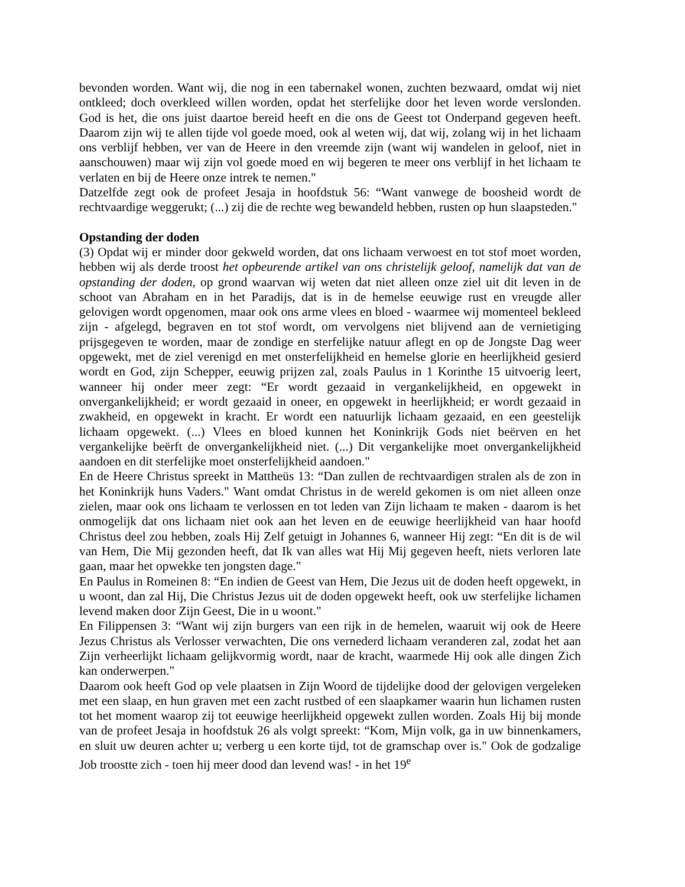bevonden worden. Want wij, die nog in een tabernakel wonen, zuchten bezwaard, omdat wij niet ontkleed; doch overkleed willen worden, opdat het sterfelijke door het leven worde verslonden. God is het, die ons juist daartoe bereid heeft en die ons de Geest tot Onderpand gegeven heeft. Daarom zijn wij te allen tijde vol goede moed, ook al weten wij, dat wij, zolang wij in het lichaam ons verblijf hebben, ver van de Heere in den vreemde zijn (want wij wandelen in geloof, niet in aanschouwen) maar wij zijn vol goede moed en wij begeren te meer ons verblijf in het lichaam te verlaten en bij de Heere onze intrek te nemen."
Datzelfde zegt ook de profeet Jesaja in hoofdstuk 56: “Want vanwege de boosheid wordt de rechtvaardige weggerukt; (...) zij die de rechte weg bewandeld hebben, rusten op hun slaapsteden."
Opstanding der doden
(3) Opdat wij er minder door gekweld worden, dat ons lichaam verwoest en tot stof moet worden, hebben wij als derde troost het opbeurende artikel van ons christelijk geloof, namelijk dat van de opstanding der doden, op grond waarvan wij weten dat niet alleen onze ziel uit dit leven in de schoot van Abraham en in het Paradijs, dat is in de hemelse eeuwige rust en vreugde aller gelovigen wordt opgenomen, maar ook ons arme vlees en bloed - waarmee wij momenteel bekleed zijn - afgelegd, begraven en tot stof wordt, om vervolgens niet blijvend aan de vernietiging prijsgegeven te worden, maar de zondige en sterfelijke natuur aflegt en op de Jongste Dag weer opgewekt, met de ziel verenigd en met onsterfelijkheid en hemelse glorie en heerlijkheid gesierd wordt en God, zijn Schepper, eeuwig prijzen zal, zoals Paulus in 1 Korinthe 15 uitvoerig leert, wanneer hij onder meer zegt: “Er wordt gezaaid in vergankelijkheid, en opgewekt in onvergankelijkheid; er wordt gezaaid in oneer, en opgewekt in heerlijkheid; er wordt gezaaid in zwakheid, en opgewekt in kracht. Er wordt een natuurlijk lichaam gezaaid, en een geestelijk lichaam opgewekt. (...) Vlees en bloed kunnen het Koninkrijk Gods niet beërven en het vergankelijke beërft de onvergankelijkheid niet. (...) Dit vergankelijke moet onvergankelijkheid aandoen en dit sterfelijke moet onsterfelijkheid aandoen."
En de Heere Christus spreekt in Mattheüs 13: “Dan zullen de rechtvaardigen stralen als de zon in het Koninkrijk huns Vaders." Want omdat Christus in de wereld gekomen is om niet alleen onze zielen, maar ook ons lichaam te verlossen en tot leden van Zijn lichaam te maken - daarom is het onmogelijk dat ons lichaam niet ook aan het leven en de eeuwige heerlijkheid van haar hoofd Christus deel zou hebben, zoals Hij Zelf getuigt in Johannes 6, wanneer Hij zegt: “En dit is de wil van Hem, Die Mij gezonden heeft, dat Ik van alles wat Hij Mij gegeven heeft, niets verloren late gaan, maar het opwekke ten jongsten dage."
En Paulus in Romeinen 8: “En indien de Geest van Hem, Die Jezus uit de doden heeft opgewekt, in u woont, dan zal Hij, Die Christus Jezus uit de doden opgewekt heeft, ook uw sterfelijke lichamen levend maken door Zijn Geest, Die in u woont."
En Filippensen 3: “Want wij zijn burgers van een rijk in de hemelen, waaruit wij ook de Heere Jezus Christus als Verlosser verwachten, Die ons vernederd lichaam veranderen zal, zodat het aan Zijn verheerlijkt lichaam gelijkvormig wordt, naar de kracht, waarmede Hij ook alle dingen Zich kan onderwerpen."
Daarom ook heeft God op vele plaatsen in Zijn Woord de tijdelijke dood der gelovigen vergeleken met een slaap, en hun graven met een zacht rustbed of een slaapkamer waarin hun lichamen rusten tot het moment waarop zij tot eeuwige heerlijkheid opgewekt zullen worden. Zoals Hij bij monde van de profeet Jesaja in hoofdstuk 26 als volgt spreekt: “Kom, Mijn volk, ga in uw binnenkamers, en sluit uw deuren achter u; verberg u een korte tijd, tot de gramschap over is." Ook de godzalige Job troostte zich - toen hij meer dood dan levend was! - in het 19<sup>e</sup>